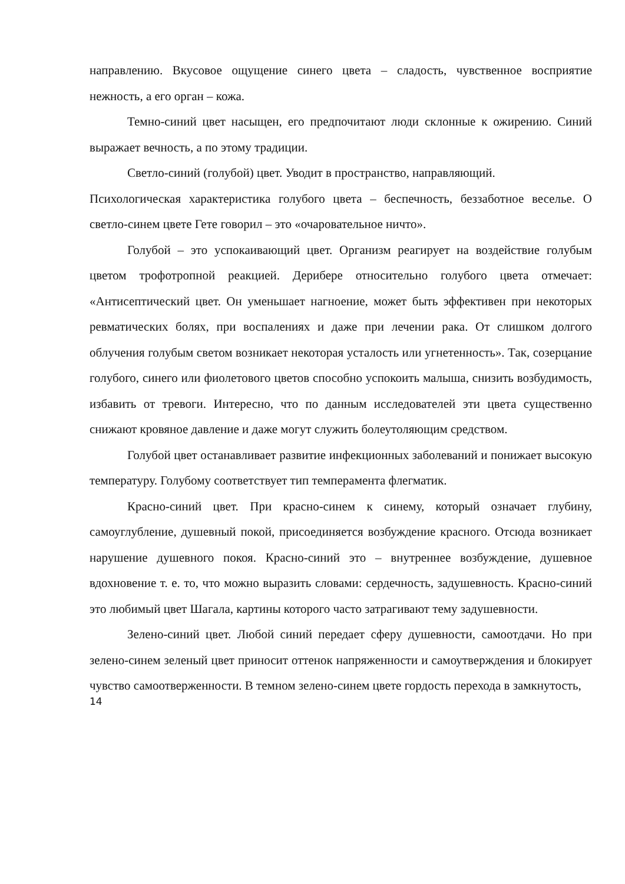направлению. Вкусовое ощущение синего цвета – сладость, чувственное восприятие нежность, а его орган – кожа.
Темно-синий цвет насыщен, его предпочитают люди склонные к ожирению. Синий выражает вечность, а по этому традиции.
Светло-синий (голубой) цвет. Уводит в пространство, направляющий.
Психологическая характеристика голубого цвета – беспечность, беззаботное веселье. О светло-синем цвете Гете говорил – это «очаровательное ничто».
Голубой – это успокаивающий цвет. Организм реагирует на воздействие голубым цветом трофотропной реакцией. Дерибере относительно голубого цвета отмечает: «Антисептический цвет. Он уменьшает нагноение, может быть эффективен при некоторых ревматических болях, при воспалениях и даже при лечении рака. От слишком долгого облучения голубым светом возникает некоторая усталость или угнетенность». Так, созерцание голубого, синего или фиолетового цветов способно успокоить малыша, снизить возбудимость, избавить от тревоги. Интересно, что по данным исследователей эти цвета существенно снижают кровяное давление и даже могут служить болеутоляющим средством.
Голубой цвет останавливает развитие инфекционных заболеваний и понижает высокую температуру. Голубому соответствует тип темперамента флегматик.
Красно-синий цвет. При красно-синем к синему, который означает глубину, самоуглубление, душевный покой, присоединяется возбуждение красного. Отсюда возникает нарушение душевного покоя. Красно-синий это – внутреннее возбуждение, душевное вдохновение т. е. то, что можно выразить словами: сердечность, задушевность. Красно-синий это любимый цвет Шагала, картины которого часто затрагивают тему задушевности.
Зелено-синий цвет. Любой синий передает сферу душевности, самоотдачи. Но при зелено-синем зеленый цвет приносит оттенок напряженности и самоутверждения и блокирует чувство самоотверженности. В темном зелено-синем цвете гордость перехода в замкнутость,
14